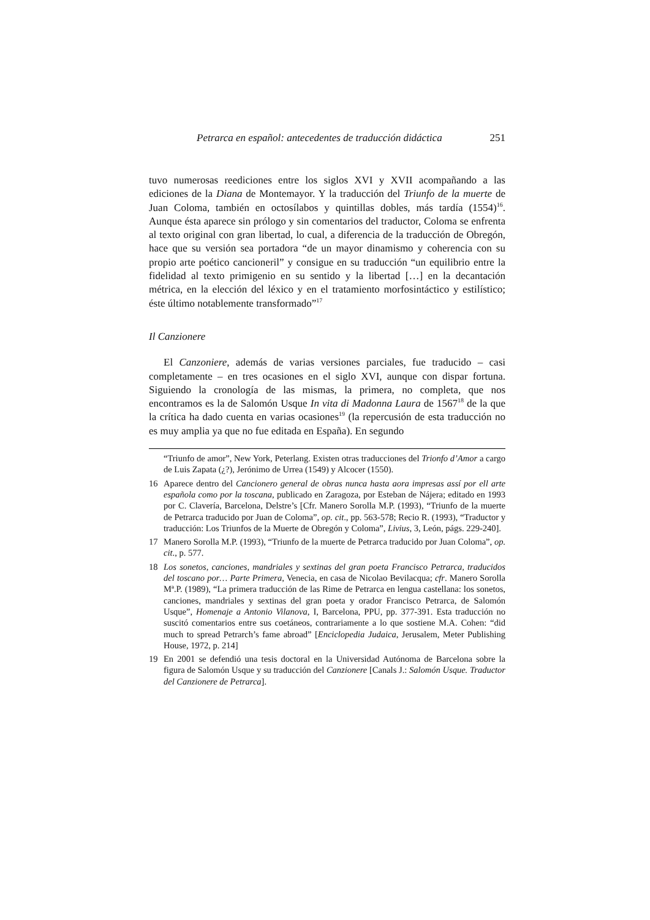Petrarca en español: antecedentes de traducción didáctica 251
tuvo numerosas reediciones entre los siglos XVI y XVII acompañando a las ediciones de la Diana de Montemayor. Y la traducción del Triunfo de la muerte de Juan Coloma, también en octosílabos y quintillas dobles, más tardía (1554)<sup>16</sup>. Aunque ésta aparece sin prólogo y sin comentarios del traductor, Coloma se enfrenta al texto original con gran libertad, lo cual, a diferencia de la traducción de Obregón, hace que su versión sea portadora “de un mayor dinamismo y coherencia con su propio arte poético cancioneril” y consigue en su traducción “un equilibrio entre la fidelidad al texto primigenio en su sentido y la libertad […] en la decantación métrica, en la elección del léxico y en el tratamiento morfosintáctico y estilístico; éste último notablemente transformado”<sup>17</sup>
Il Canzionere
El Canzoniere, además de varias versiones parciales, fue traducido – casi completamente – en tres ocasiones en el siglo XVI, aunque con dispar fortuna. Siguiendo la cronología de las mismas, la primera, no completa, que nos encontramos es la de Salomón Usque In vita di Madonna Laura de 1567<sup>18</sup> de la que la crítica ha dado cuenta en varias ocasiones<sup>19</sup> (la repercusión de esta traducción no es muy amplia ya que no fue editada en España). En segundo
“Triunfo de amor”, New York, Peterlang. Existen otras traducciones del Trionfo d’Amor a cargo de Luis Zapata (¿?), Jerónimo de Urrea (1549) y Alcocer (1550).
16 Aparece dentro del Cancionero general de obras nunca hasta aora impresas assí por ell arte española como por la toscana, publicado en Zaragoza, por Esteban de Nájera; editado en 1993 por C. Clavería, Barcelona, Delstre’s [Cfr. Manero Sorolla M.P. (1993), “Triunfo de la muerte de Petrarca traducido por Juan de Coloma”, op. cit., pp. 563-578; Recio R. (1993), “Traductor y traducción: Los Triunfos de la Muerte de Obregón y Coloma”, Livius, 3, León, págs. 229-240].
17 Manero Sorolla M.P. (1993), “Triunfo de la muerte de Petrarca traducido por Juan Coloma”, op. cit., p. 577.
18 Los sonetos, canciones, mandriales y sextinas del gran poeta Francisco Petrarca, traducidos del toscano por… Parte Primera, Venecia, en casa de Nicolao Bevilacqua; cfr. Manero Sorolla Mª.P. (1989), “La primera traducción de las Rime de Petrarca en lengua castellana: los sonetos, canciones, mandriales y sextinas del gran poeta y orador Francisco Petrarca, de Salomón Usque”, Homenaje a Antonio Vilanova, I, Barcelona, PPU, pp. 377-391. Esta traducción no suscitó comentarios entre sus coetáneos, contrariamente a lo que sostiene M.A. Cohen: “did much to spread Petrarch’s fame abroad” [Enciclopedia Judaica, Jerusalem, Meter Publishing House, 1972, p. 214]
19 En 2001 se defendió una tesis doctoral en la Universidad Autónoma de Barcelona sobre la figura de Salomón Usque y su traducción del Canzionere [Canals J.: Salomón Usque. Traductor del Canzionere de Petrarca].